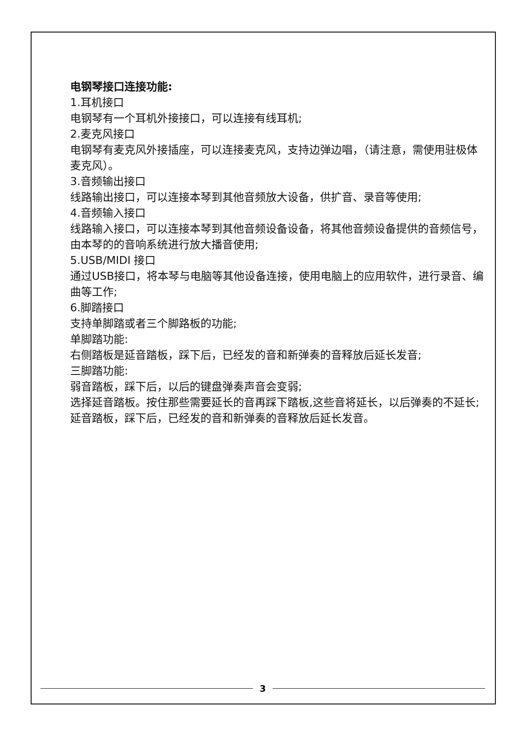电钢琴接口连接功能:
1.耳机接口
电钢琴有一个耳机外接接口，可以连接有线耳机;
2.麦克风接口
电钢琴有麦克风外接插座，可以连接麦克风，支持边弹边唱，（请注意，需使用驻极体麦克风）。
3.音频输出接口
线路输出接口，可以连接本琴到其他音频放大设备，供扩音、录音等使用;
4.音频输入接口
线路输入接口，可以连接本琴到其他音频设备设备，将其他音频设备提供的音频信号，由本琴的的音响系统进行放大播音使用;
5.USB/MIDI 接口
通过USB接口，将本琴与电脑等其他设备连接，使用电脑上的应用软件，进行录音、编曲等工作;
6.脚踏接口
支持单脚踏或者三个脚路板的功能;
单脚踏功能:
右侧踏板是延音踏板，踩下后，已经发的音和新弹奏的音释放后延长发音;
三脚踏功能:
弱音踏板，踩下后，以后的键盘弹奏声音会变弱;
选择延音踏板。按住那些需要延长的音再踩下踏板,这些音将延长，以后弹奏的不延长;
延音踏板，踩下后，已经发的音和新弹奏的音释放后延长发音。
3